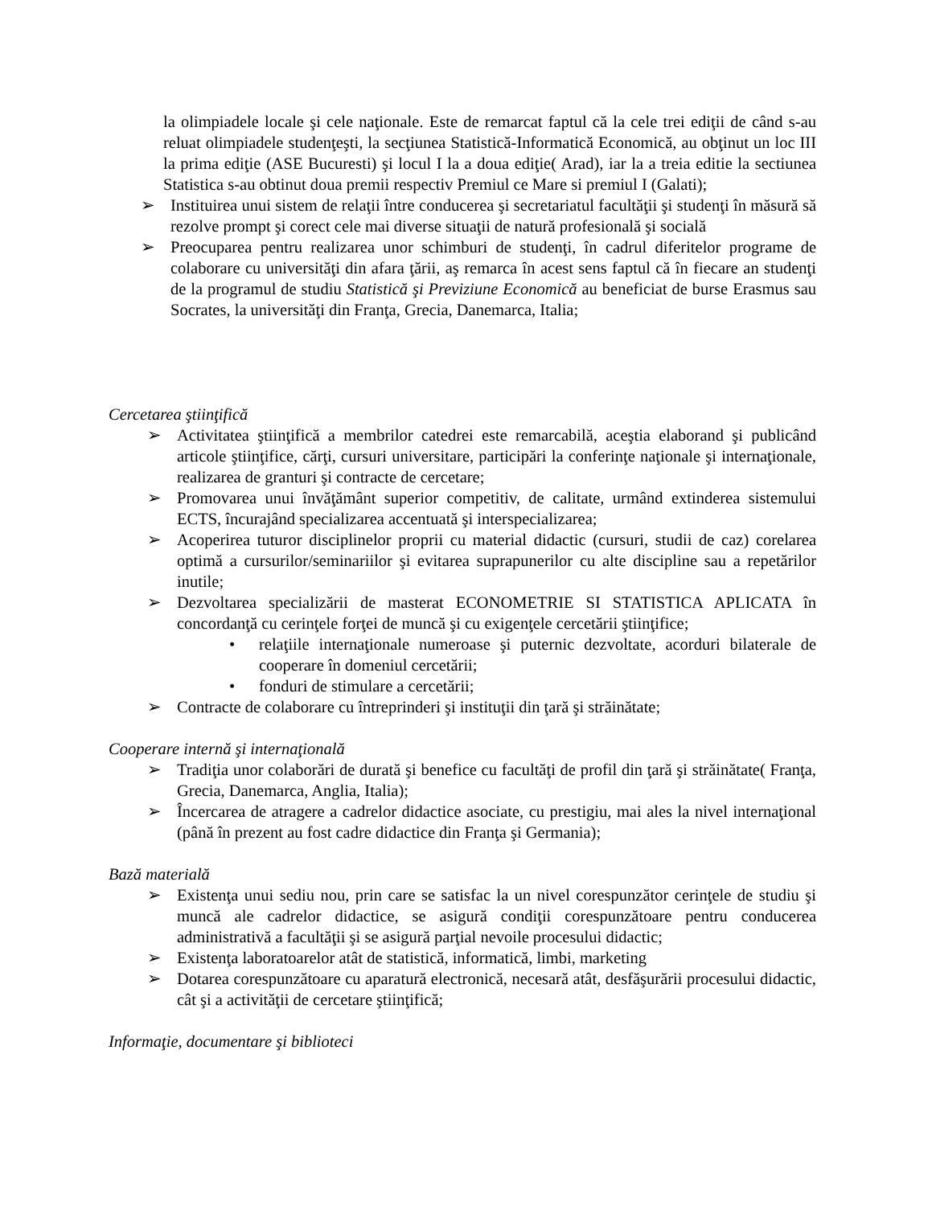la olimpiadele locale şi cele naţionale. Este de remarcat faptul că la cele trei ediţii de când s-au reluat olimpiadele studenţeşti, la secţiunea Statistică-Informatică Economică, au obţinut un loc III la prima ediţie (ASE Bucuresti) şi locul I la a doua ediţie( Arad), iar la a treia editie la sectiunea Statistica s-au obtinut doua premii respectiv Premiul ce Mare si premiul I (Galati);
➢ Instituirea unui sistem de relaţii între conducerea şi secretariatul facultăţii şi studenţi în măsură să rezolve prompt şi corect cele mai diverse situaţii de natură profesională şi socială
➢ Preocuparea pentru realizarea unor schimburi de studenţi, în cadrul diferitelor programe de colaborare cu universităţi din afara ţării, aş remarca în acest sens faptul că în fiecare an studenţi de la programul de studiu Statistică şi Previziune Economică au beneficiat de burse Erasmus sau Socrates, la universităţi din Franţa, Grecia, Danemarca, Italia;
Cercetarea ştiinţifică
➢ Activitatea ştiinţifică a membrilor catedrei este remarcabilă, aceştia elaborand şi publicând articole ştiinţifice, cărţi, cursuri universitare, participări la conferinţe naţionale şi internaţionale, realizarea de granturi şi contracte de cercetare;
➢ Promovarea unui învăţământ superior competitiv, de calitate, urmând extinderea sistemului ECTS, încurajând specializarea accentuată şi interspecializarea;
➢ Acoperirea tuturor disciplinelor proprii cu material didactic (cursuri, studii de caz) corelarea optimă a cursurilor/seminariilor şi evitarea suprapunerilor cu alte discipline sau a repetărilor inutile;
➢ Dezvoltarea specializării de masterat ECONOMETRIE SI STATISTICA APLICATA în concordanţă cu cerinţele forţei de muncă şi cu exigenţele cercetării ştiinţifice;
• relaţiile internaţionale numeroase şi puternic dezvoltate, acorduri bilaterale de cooperare în domeniul cercetării;
• fonduri de stimulare a cercetării;
➢ Contracte de colaborare cu întreprinderi şi instituţii din ţară şi străinătate;
Cooperare internă şi internaţională
➢ Tradiţia unor colaborări de durată şi benefice cu facultăţi de profil din ţară şi străinătate( Franţa, Grecia, Danemarca, Anglia, Italia);
➢ Încercarea de atragere a cadrelor didactice asociate, cu prestigiu, mai ales la nivel internaţional (până în prezent au fost cadre didactice din Franţa şi Germania);
Bază materială
➢ Existenţa unui sediu nou, prin care se satisfac la un nivel corespunzător cerinţele de studiu şi muncă ale cadrelor didactice, se asigură condiţii corespunzătoare pentru conducerea administrativă a facultăţii şi se asigură parţial nevoile procesului didactic;
➢ Existenţa laboratoarelor atât de statistică, informatică, limbi, marketing
➢ Dotarea corespunzătoare cu aparatură electronică, necesară atât, desfăşurării procesului didactic, cât şi a activităţii de cercetare ştiinţifică;
Informaţie, documentare şi biblioteci